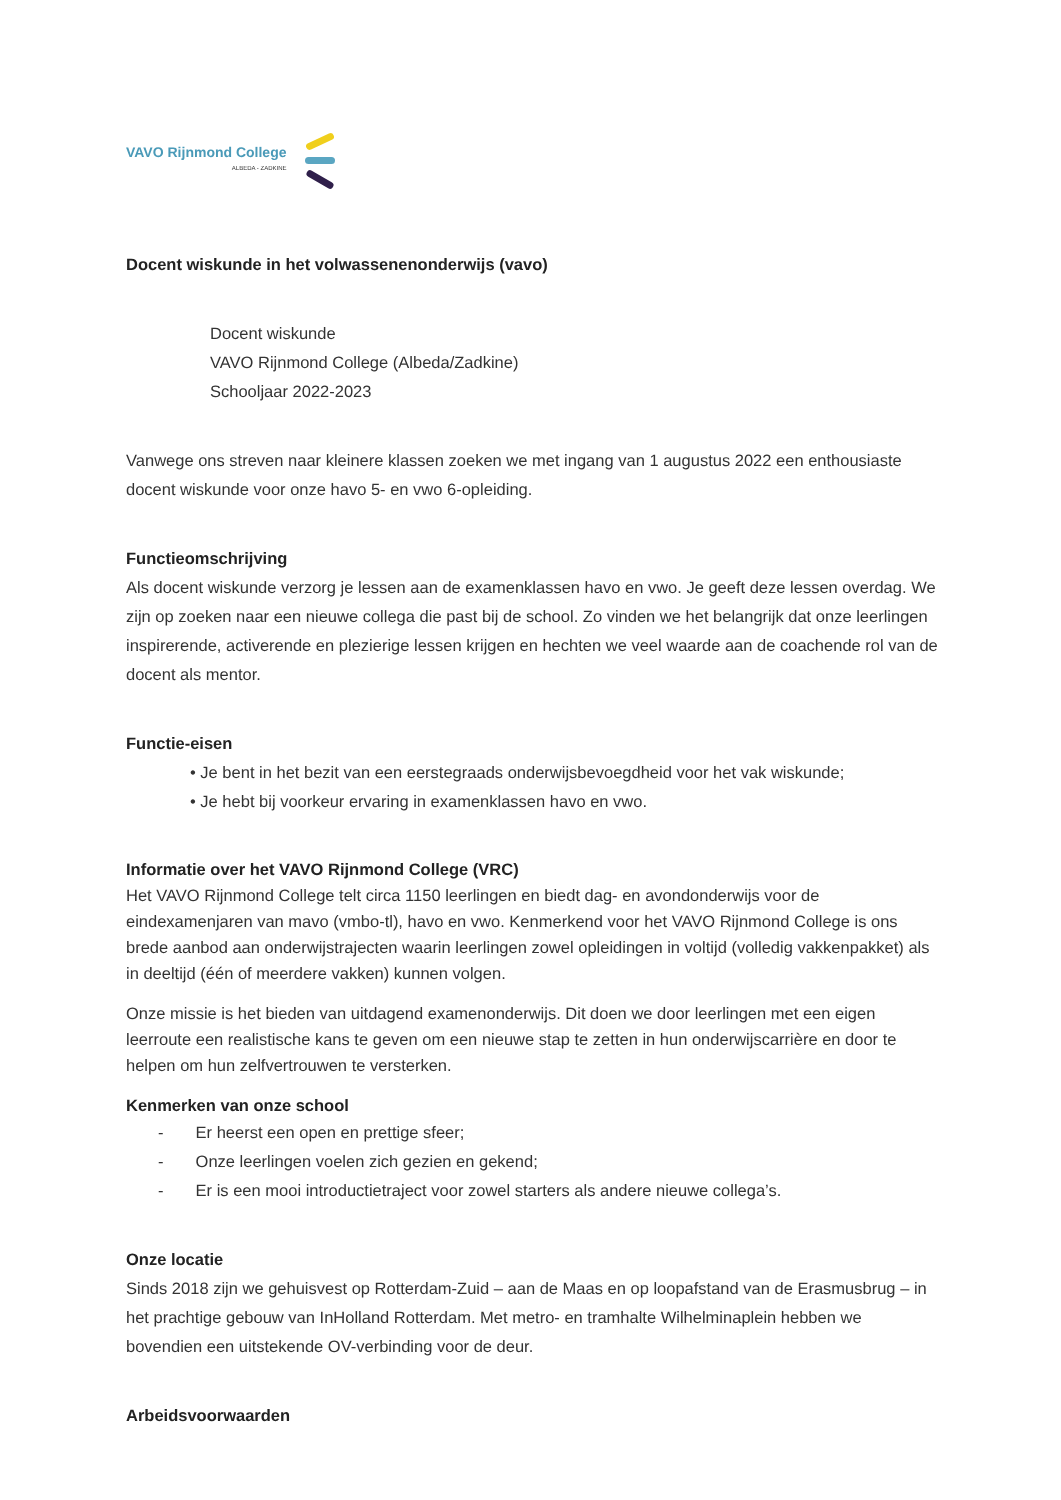VAVO Rijnmond College
ALBEDA - ZADKINE
Docent wiskunde in het volwassenenonderwijs (vavo)
Docent wiskunde
VAVO Rijnmond College (Albeda/Zadkine)
Schooljaar 2022-2023
Vanwege ons streven naar kleinere klassen zoeken we met ingang van 1 augustus 2022 een enthousiaste docent wiskunde voor onze havo 5- en vwo 6-opleiding.
Functieomschrijving
Als docent wiskunde verzorg je lessen aan de examenklassen havo en vwo. Je geeft deze lessen overdag. We zijn op zoeken naar een nieuwe collega die past bij de school. Zo vinden we het belangrijk dat onze leerlingen inspirerende, activerende en plezierige lessen krijgen en hechten we veel waarde aan de coachende rol van de docent als mentor.
Functie-eisen
• Je bent in het bezit van een eerstegraads onderwijsbevoegdheid voor het vak wiskunde;
• Je hebt bij voorkeur ervaring in examenklassen havo en vwo.
Informatie over het VAVO Rijnmond College (VRC)
Het VAVO Rijnmond College telt circa 1150 leerlingen en biedt dag- en avondonderwijs voor de eindexamenjaren van mavo (vmbo-tl), havo en vwo. Kenmerkend voor het VAVO Rijnmond College is ons brede aanbod aan onderwijstrajecten waarin leerlingen zowel opleidingen in voltijd (volledig vakkenpakket) als in deeltijd (één of meerdere vakken) kunnen volgen.
Onze missie is het bieden van uitdagend examenonderwijs. Dit doen we door leerlingen met een eigen leerroute een realistische kans te geven om een nieuwe stap te zetten in hun onderwijscarrière en door te helpen om hun zelfvertrouwen te versterken.
Kenmerken van onze school
- Er heerst een open en prettige sfeer;
- Onze leerlingen voelen zich gezien en gekend;
- Er is een mooi introductietraject voor zowel starters als andere nieuwe collega’s.
Onze locatie
Sinds 2018 zijn we gehuisvest op Rotterdam-Zuid – aan de Maas en op loopafstand van de Erasmusbrug – in het prachtige gebouw van InHolland Rotterdam. Met metro- en tramhalte Wilhelminaplein hebben we bovendien een uitstekende OV-verbinding voor de deur.
Arbeidsvoorwaarden